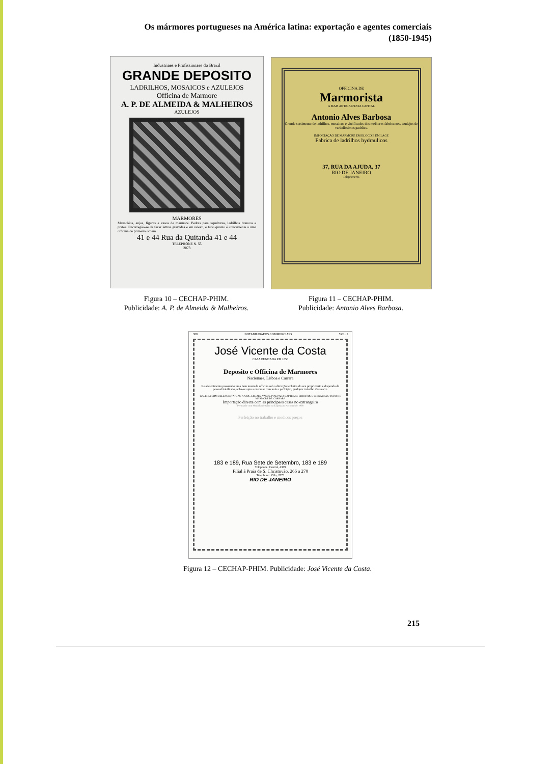Os mármores portugueses na América latina: exportação e agentes comerciais
(1850-1945)
Industriaes e Profissionaes do Brazil
GRANDE DEPOSITO
LADRILHOS, MOSAICOS e AZULEJOS
Officina de Marmore
A. P. DE ALMEIDA & MALHEIROS
AZULEJOS
MARMORES
Mausoléos, anjos, figuras e vasos de marmore. Pedras para sepulturas, ladrilhos brancos e pretos. Encarregão-se de fazer lettras gravadas e em relevo, e tudo quanto é concernente a uma officina de primeira ordem.
41 e 44 Rua da Quitanda 41 e 44
TELEPHONE N. 55
2073
OFFICINA DE
Marmorista
A MAIS ANTIGA D'ESTA CAPITAL
Antonio Alves Barbosa
Grande sortimento de ladrilhos, mosaicos e vitrificados dos melhores fabricantes, azulejos de variadissimos padrões.
IMPORTAÇÃO DE MARMORE EM BLOCO E EM LAGE
Fabrica de ladrilhos hydraulicos
37, RUA DA AJUDA, 37
RIO DE JANEIRO
Telephone 91
Figura 10 – CECHAP-PHIM.
Publicidade: A. P. de Almeida & Malheiros.
Figura 11 – CECHAP-PHIM.
Publicidade: Antonio Alves Barbosa.
388 NOTABILIDADES COMMERCIAES VOL. I
José Vicente da Costa
CASA FUNDADA EM 1850
Deposito e Officina de Marmores
Nacionaes, Lisboa e Carrara
Estabelecimento possuindo uma bem montada officina sob a direcção technica do seu proprietario e dispondo de pessoal habilitado, acha-se apto a executar com toda a perfeição, qualquer trabalho d'esta arte.
GALERIA COM BELLAS ESTATUAS, ANJOS, CRUZES, VASOS, PIAS PARA BAPTISMO, CHRISTOS E GRINALDAS, TUDO DE MARMORE DE CARRARA
Importação directa com as principaes casas no extrangeiro
Premiado com Medalha de Ouro na Exposição Nacional de 1908
Perfeição no trabalho e modicos preços
183 e 189, Rua Sete de Setembro, 183 e 189
Telephone: Central, 4369
Filial á Praia de S. Christovão, 266 a 270
Telephone: Villa, 2873
RIO DE JANEIRO
Figura 12 – CECHAP-PHIM. Publicidade: José Vicente da Costa.
215